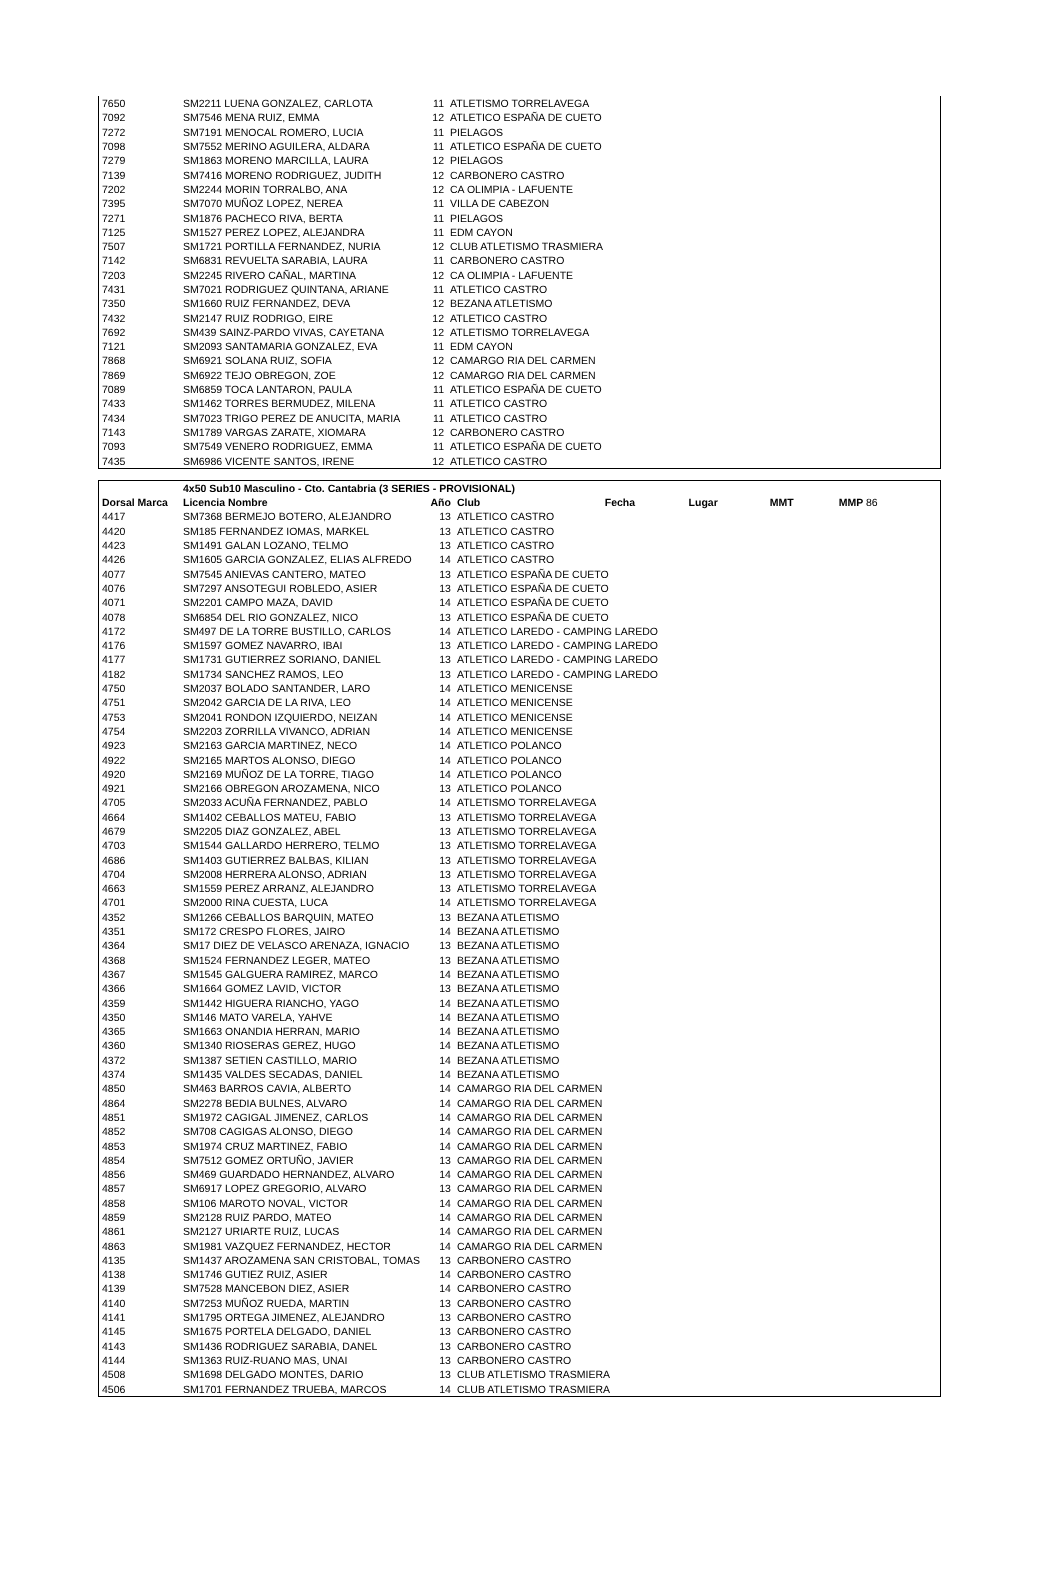| 7650 | SM2211 LUENA GONZALEZ, CARLOTA | 11 | ATLETISMO TORRELAVEGA |
| 7092 | SM7546 MENA RUIZ, EMMA | 12 | ATLETICO ESPAÑA DE CUETO |
| 7272 | SM7191 MENOCAL ROMERO, LUCIA | 11 | PIELAGOS |
| 7098 | SM7552 MERINO AGUILERA, ALDARA | 11 | ATLETICO ESPAÑA DE CUETO |
| 7279 | SM1863 MORENO MARCILLA, LAURA | 12 | PIELAGOS |
| 7139 | SM7416 MORENO RODRIGUEZ, JUDITH | 12 | CARBONERO CASTRO |
| 7202 | SM2244 MORIN TORRALBO, ANA | 12 | CA OLIMPIA - LAFUENTE |
| 7395 | SM7070 MUÑOZ LOPEZ, NEREA | 11 | VILLA DE CABEZON |
| 7271 | SM1876 PACHECO RIVA, BERTA | 11 | PIELAGOS |
| 7125 | SM1527 PEREZ LOPEZ, ALEJANDRA | 11 | EDM CAYON |
| 7507 | SM1721 PORTILLA FERNANDEZ, NURIA | 12 | CLUB ATLETISMO TRASMIERA |
| 7142 | SM6831 REVUELTA SARABIA, LAURA | 11 | CARBONERO CASTRO |
| 7203 | SM2245 RIVERO CAÑAL, MARTINA | 12 | CA OLIMPIA - LAFUENTE |
| 7431 | SM7021 RODRIGUEZ QUINTANA, ARIANE | 11 | ATLETICO CASTRO |
| 7350 | SM1660 RUIZ FERNANDEZ, DEVA | 12 | BEZANA ATLETISMO |
| 7432 | SM2147 RUIZ RODRIGO, EIRE | 12 | ATLETICO CASTRO |
| 7692 | SM439 SAINZ-PARDO VIVAS, CAYETANA | 12 | ATLETISMO TORRELAVEGA |
| 7121 | SM2093 SANTAMARIA GONZALEZ, EVA | 11 | EDM CAYON |
| 7868 | SM6921 SOLANA RUIZ, SOFIA | 12 | CAMARGO RIA DEL CARMEN |
| 7869 | SM6922 TEJO OBREGON, ZOE | 12 | CAMARGO RIA DEL CARMEN |
| 7089 | SM6859 TOCA LANTARON, PAULA | 11 | ATLETICO ESPAÑA DE CUETO |
| 7433 | SM1462 TORRES BERMUDEZ, MILENA | 11 | ATLETICO CASTRO |
| 7434 | SM7023 TRIGO PEREZ DE ANUCITA, MARIA | 11 | ATLETICO CASTRO |
| 7143 | SM1789 VARGAS ZARATE, XIOMARA | 12 | CARBONERO CASTRO |
| 7093 | SM7549 VENERO RODRIGUEZ, EMMA | 11 | ATLETICO ESPAÑA DE CUETO |
| 7435 | SM6986 VICENTE SANTOS, IRENE | 12 | ATLETICO CASTRO |
| | 4x50 Sub10 Masculino - Cto. Cantabria (3 SERIES - PROVISIONAL) | | | | | | |
| --- | --- | --- | --- | --- | --- | --- | --- |
| Dorsal Marca | Licencia Nombre | Año | Club | Fecha | Lugar | MMT | MMP 86 |
| 4417 | SM7368 BERMEJO BOTERO, ALEJANDRO | 13 | ATLETICO CASTRO | | | | |
| 4420 | SM185 FERNANDEZ IOMAS, MARKEL | 13 | ATLETICO CASTRO | | | | |
| 4423 | SM1491 GALAN LOZANO, TELMO | 13 | ATLETICO CASTRO | | | | |
| 4426 | SM1605 GARCIA GONZALEZ, ELIAS ALFREDO | 14 | ATLETICO CASTRO | | | | |
| 4077 | SM7545 ANIEVAS CANTERO, MATEO | 13 | ATLETICO ESPAÑA DE CUETO | | | | |
| 4076 | SM7297 ANSOTEGUI ROBLEDO, ASIER | 13 | ATLETICO ESPAÑA DE CUETO | | | | |
| 4071 | SM2201 CAMPO MAZA, DAVID | 14 | ATLETICO ESPAÑA DE CUETO | | | | |
| 4078 | SM6854 DEL RIO GONZALEZ, NICO | 13 | ATLETICO ESPAÑA DE CUETO | | | | |
| 4172 | SM497 DE LA TORRE BUSTILLO, CARLOS | 14 | ATLETICO LAREDO - CAMPING LAREDO | | | | |
| 4176 | SM1597 GOMEZ NAVARRO, IBAI | 13 | ATLETICO LAREDO - CAMPING LAREDO | | | | |
| 4177 | SM1731 GUTIERREZ SORIANO, DANIEL | 13 | ATLETICO LAREDO - CAMPING LAREDO | | | | |
| 4182 | SM1734 SANCHEZ RAMOS, LEO | 13 | ATLETICO LAREDO - CAMPING LAREDO | | | | |
| 4750 | SM2037 BOLADO SANTANDER, LARO | 14 | ATLETICO MENICENSE | | | | |
| 4751 | SM2042 GARCIA DE LA RIVA, LEO | 14 | ATLETICO MENICENSE | | | | |
| 4753 | SM2041 RONDON IZQUIERDO, NEIZAN | 14 | ATLETICO MENICENSE | | | | |
| 4754 | SM2203 ZORRILLA VIVANCO, ADRIAN | 14 | ATLETICO MENICENSE | | | | |
| 4923 | SM2163 GARCIA MARTINEZ, NECO | 14 | ATLETICO POLANCO | | | | |
| 4922 | SM2165 MARTOS ALONSO, DIEGO | 14 | ATLETICO POLANCO | | | | |
| 4920 | SM2169 MUÑOZ DE LA TORRE, TIAGO | 14 | ATLETICO POLANCO | | | | |
| 4921 | SM2166 OBREGON AROZAMENA, NICO | 13 | ATLETICO POLANCO | | | | |
| 4705 | SM2033 ACUÑA FERNANDEZ, PABLO | 14 | ATLETISMO TORRELAVEGA | | | | |
| 4664 | SM1402 CEBALLOS MATEU, FABIO | 13 | ATLETISMO TORRELAVEGA | | | | |
| 4679 | SM2205 DIAZ GONZALEZ, ABEL | 13 | ATLETISMO TORRELAVEGA | | | | |
| 4703 | SM1544 GALLARDO HERRERO, TELMO | 13 | ATLETISMO TORRELAVEGA | | | | |
| 4686 | SM1403 GUTIERREZ BALBAS, KILIAN | 13 | ATLETISMO TORRELAVEGA | | | | |
| 4704 | SM2008 HERRERA ALONSO, ADRIAN | 13 | ATLETISMO TORRELAVEGA | | | | |
| 4663 | SM1559 PEREZ ARRANZ, ALEJANDRO | 13 | ATLETISMO TORRELAVEGA | | | | |
| 4701 | SM2000 RINA CUESTA, LUCA | 14 | ATLETISMO TORRELAVEGA | | | | |
| 4352 | SM1266 CEBALLOS BARQUIN, MATEO | 13 | BEZANA ATLETISMO | | | | |
| 4351 | SM172 CRESPO FLORES, JAIRO | 14 | BEZANA ATLETISMO | | | | |
| 4364 | SM17 DIEZ DE VELASCO ARENAZA, IGNACIO | 13 | BEZANA ATLETISMO | | | | |
| 4368 | SM1524 FERNANDEZ LEGER, MATEO | 13 | BEZANA ATLETISMO | | | | |
| 4367 | SM1545 GALGUERA RAMIREZ, MARCO | 14 | BEZANA ATLETISMO | | | | |
| 4366 | SM1664 GOMEZ LAVID, VICTOR | 13 | BEZANA ATLETISMO | | | | |
| 4359 | SM1442 HIGUERA RIANCHO, YAGO | 14 | BEZANA ATLETISMO | | | | |
| 4350 | SM146 MATO VARELA, YAHVE | 14 | BEZANA ATLETISMO | | | | |
| 4365 | SM1663 ONANDIA HERRAN, MARIO | 14 | BEZANA ATLETISMO | | | | |
| 4360 | SM1340 RIOSERAS GEREZ, HUGO | 14 | BEZANA ATLETISMO | | | | |
| 4372 | SM1387 SETIEN CASTILLO, MARIO | 14 | BEZANA ATLETISMO | | | | |
| 4374 | SM1435 VALDES SECADAS, DANIEL | 14 | BEZANA ATLETISMO | | | | |
| 4850 | SM463 BARROS CAVIA, ALBERTO | 14 | CAMARGO RIA DEL CARMEN | | | | |
| 4864 | SM2278 BEDIA BULNES, ALVARO | 14 | CAMARGO RIA DEL CARMEN | | | | |
| 4851 | SM1972 CAGIGAL JIMENEZ, CARLOS | 14 | CAMARGO RIA DEL CARMEN | | | | |
| 4852 | SM708 CAGIGAS ALONSO, DIEGO | 14 | CAMARGO RIA DEL CARMEN | | | | |
| 4853 | SM1974 CRUZ MARTINEZ, FABIO | 14 | CAMARGO RIA DEL CARMEN | | | | |
| 4854 | SM7512 GOMEZ ORTUÑO, JAVIER | 13 | CAMARGO RIA DEL CARMEN | | | | |
| 4856 | SM469 GUARDADO HERNANDEZ, ALVARO | 14 | CAMARGO RIA DEL CARMEN | | | | |
| 4857 | SM6917 LOPEZ GREGORIO, ALVARO | 13 | CAMARGO RIA DEL CARMEN | | | | |
| 4858 | SM106 MAROTO NOVAL, VICTOR | 14 | CAMARGO RIA DEL CARMEN | | | | |
| 4859 | SM2128 RUIZ PARDO, MATEO | 14 | CAMARGO RIA DEL CARMEN | | | | |
| 4861 | SM2127 URIARTE RUIZ, LUCAS | 14 | CAMARGO RIA DEL CARMEN | | | | |
| 4863 | SM1981 VAZQUEZ FERNANDEZ, HECTOR | 14 | CAMARGO RIA DEL CARMEN | | | | |
| 4135 | SM1437 AROZAMENA SAN CRISTOBAL, TOMAS | 13 | CARBONERO CASTRO | | | | |
| 4138 | SM1746 GUTIEZ RUIZ, ASIER | 14 | CARBONERO CASTRO | | | | |
| 4139 | SM7528 MANCEBON DIEZ, ASIER | 14 | CARBONERO CASTRO | | | | |
| 4140 | SM7253 MUÑOZ RUEDA, MARTIN | 13 | CARBONERO CASTRO | | | | |
| 4141 | SM1795 ORTEGA JIMENEZ, ALEJANDRO | 13 | CARBONERO CASTRO | | | | |
| 4145 | SM1675 PORTELA DELGADO, DANIEL | 13 | CARBONERO CASTRO | | | | |
| 4143 | SM1436 RODRIGUEZ SARABIA, DANEL | 13 | CARBONERO CASTRO | | | | |
| 4144 | SM1363 RUIZ-RUANO MAS, UNAI | 13 | CARBONERO CASTRO | | | | |
| 4508 | SM1698 DELGADO MONTES, DARIO | 13 | CLUB ATLETISMO TRASMIERA | | | | |
| 4506 | SM1701 FERNANDEZ TRUEBA, MARCOS | 14 | CLUB ATLETISMO TRASMIERA | | | | |